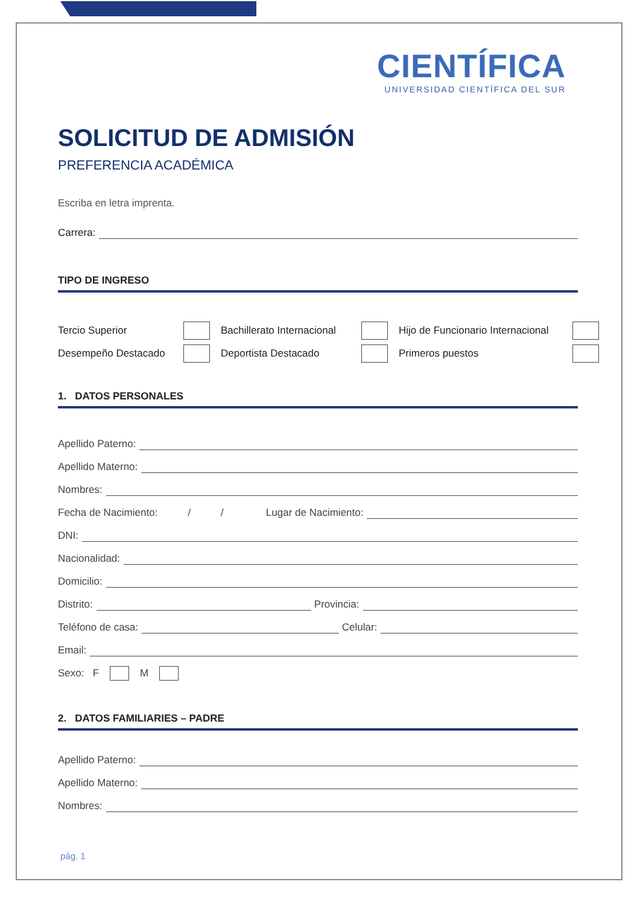CIENTÍFICA
UNIVERSIDAD CIENTÍFICA DEL SUR
SOLICITUD DE ADMISIÓN
PREFERENCIA ACADÉMICA
Escriba en letra imprenta.
Carrera:
TIPO DE INGRESO
Tercio Superior Bachillerato Internacional Hijo de Funcionario Internacional Desempeño Destacado Deportista Destacado Primeros puestos
1. DATOS PERSONALES
Apellido Paterno:
Apellido Materno:
Nombres:
Fecha de Nacimiento: / / Lugar de Nacimiento:
DNI:
Nacionalidad:
Domicilio:
Distrito: Provincia:
Teléfono de casa: Celular:
Email:
Sexo: F M
2. DATOS FAMILIARIES – PADRE
Apellido Paterno:
Apellido Materno:
Nombres:
pág. 1